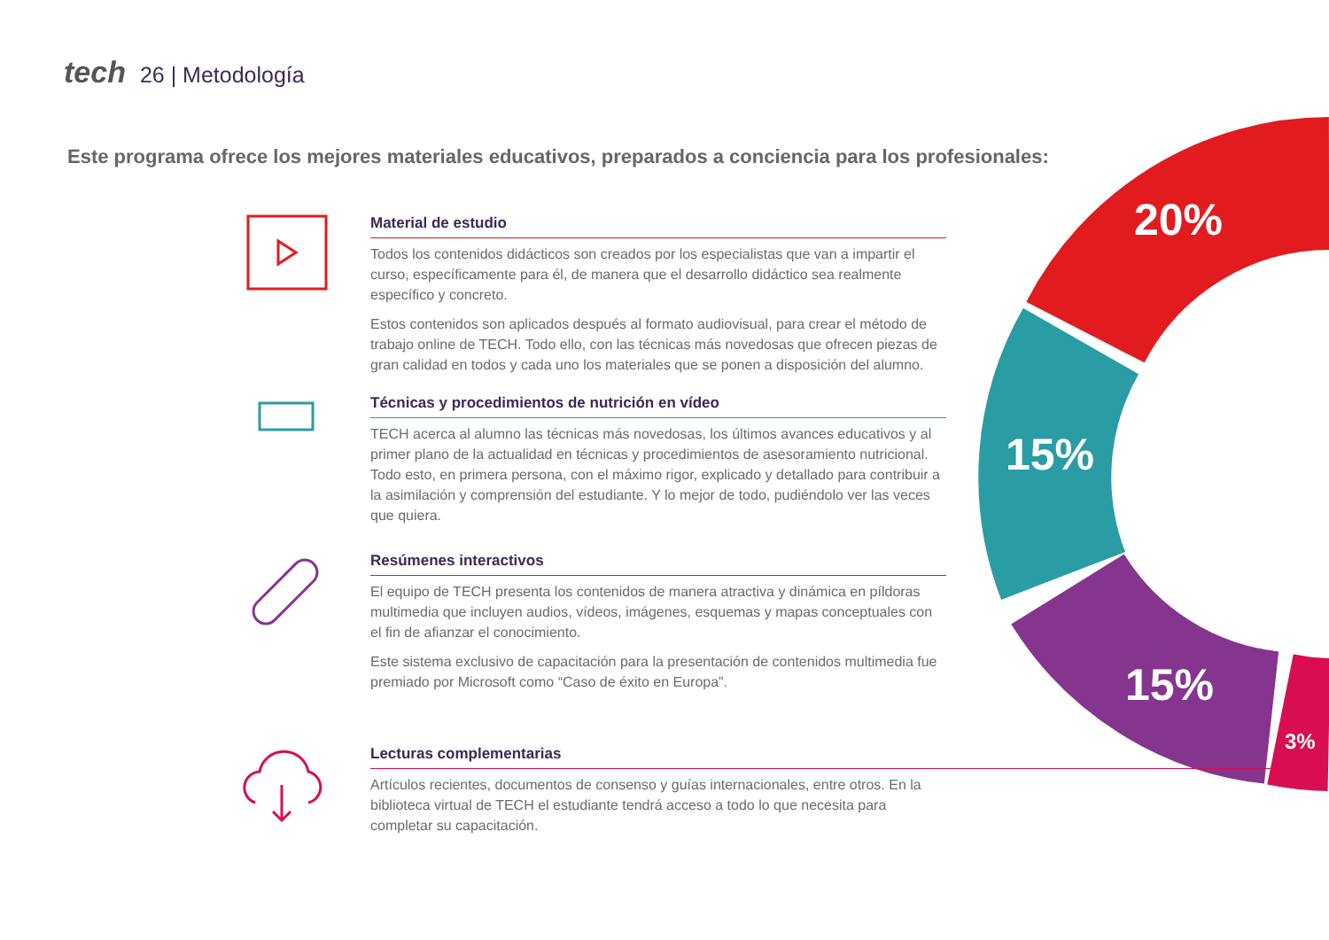tech 26 | Metodología
Este programa ofrece los mejores materiales educativos, preparados a conciencia para los profesionales:
20%
15%
15%
3%
Material de estudio
Todos los contenidos didácticos son creados por los especialistas que van a impartir el curso, específicamente para él, de manera que el desarrollo didáctico sea realmente específico y concreto.
Estos contenidos son aplicados después al formato audiovisual, para crear el método de trabajo online de TECH. Todo ello, con las técnicas más novedosas que ofrecen piezas de gran calidad en todos y cada uno los materiales que se ponen a disposición del alumno.
Técnicas y procedimientos de nutrición en vídeo
TECH acerca al alumno las técnicas más novedosas, los últimos avances educativos y al primer plano de la actualidad en técnicas y procedimientos de asesoramiento nutricional. Todo esto, en primera persona, con el máximo rigor, explicado y detallado para contribuir a la asimilación y comprensión del estudiante. Y lo mejor de todo, pudiéndolo ver las veces que quiera.
Resúmenes interactivos
El equipo de TECH presenta los contenidos de manera atractiva y dinámica en píldoras multimedia que incluyen audios, vídeos, imágenes, esquemas y mapas conceptuales con el fin de afianzar el conocimiento.
Este sistema exclusivo de capacitación para la presentación de contenidos multimedia fue premiado por Microsoft como “Caso de éxito en Europa”.
Lecturas complementarias
Artículos recientes, documentos de consenso y guías internacionales, entre otros. En la biblioteca virtual de TECH el estudiante tendrá acceso a todo lo que necesita para completar su capacitación.